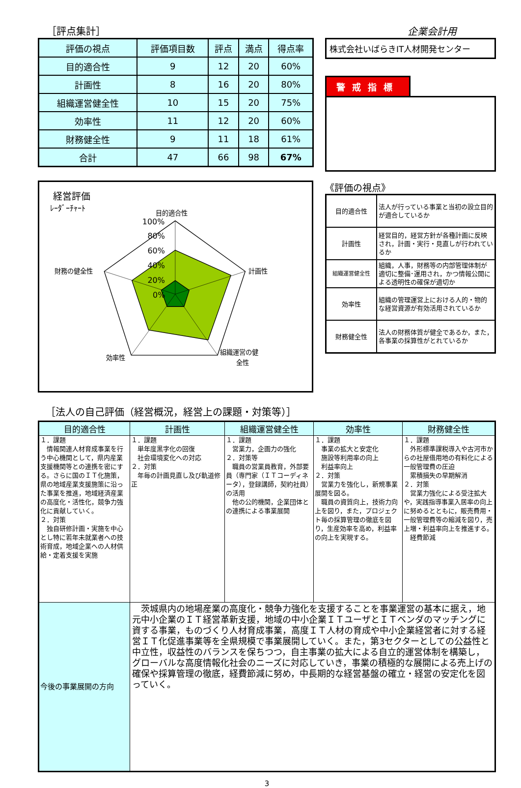［評点集計］ 企業会計用
| 評価の視点 | 評価項目数 | 評点 | 満点 | 得点率 |
| --- | --- | --- | --- | --- |
| 目的適合性 | 9 | 12 | 20 | 60% |
| 計画性 | 8 | 16 | 20 | 80% |
| 組織運営健全性 | 10 | 15 | 20 | 75% |
| 効率性 | 11 | 12 | 20 | 60% |
| 財務健全性 | 9 | 11 | 18 | 61% |
| 合計 | 47 | 66 | 98 | 67% |
株式会社いばらきIT人材開発センター
警戒指標
経営評価
ﾚｰﾀﾞｰﾁｬｰﾄ
目的適合性
計画性
組織運営の健
全性
効率性
財務の健全性
100%
80%
60%
40%
20%
0%
《評価の視点》
| 目的適合性 | 法人が行っている事業と当初の設立目的が適合しているか |
| 計画性 | 経営目的，経営方針が各種計画に反映され，計画・実行・見直しが行われているか |
| 組織運営健全性 | 組織，人事，財務等の内部管理体制が適切に整備･運用され，かつ情報公開による透明性の確保が適切か |
| 効率性 | 組織の管理運営上における人的・物的な経営資源が有効活用されているか |
| 財務健全性 | 法人の財務体質が健全であるか，また，各事業の採算性がとれているか |
［法人の自己評価（経営概況，経営上の課題・対策等）］
| 目的適合性 | 計画性 | 組織運営健全性 | 効率性 | 財務健全性 |
| --- | --- | --- | --- | --- |
| １．課題 情報関連人材育成事業を行う中心機関として，県内産業支援機関等との連携を密にする。さらに国のＩＴ化施策，県の地域産業支援施策に沿った事業を推進，地域経済産業の高度化・活性化，競争力強化に貢献していく。 ２．対策 独自研修計画・実施を中心とし特に若年未就業者への技術育成，地域企業への人材供給・定着支援を実施 | １．課題 単年度黒字化の回復 社会環境変化への対応 ２．対策 年毎の計画見直し及び軌道修正 | １．課題 営業力，企画力の強化 ２．対策等 職員の営業員教育，外部要員（専門家（ＩＴコーディネータ），登録講師，契約社員）の活用 他の公的機関，企業団体との連携による事業展開 | １．課題 事業の拡大と安定化 施設等利用率の向上 利益率向上 ２．対策 営業力を強化し，新規事業展開を図る。 職員の資質向上，技術力向上を図り，また，プロジェクト毎の採算管理の徹底を図り，生産効率を高め，利益率の向上を実現する。 | １．課題 外形標準課税導入や古河市からの社屋借用地の有料化による一般管理費の圧迫 累積損失の早期解消 ２．対策 営業力強化による受注拡大や，実践指導事業入居率の向上に努めるとともに，販売費用・一般管理費等の縮減を図り，売上増・利益率向上を推進する。 経費節減 |
| 今後の事業展開の方向 | 茨城県内の地場産業の高度化・競争力強化を支援することを事業運営の基本に据え，地元中小企業のＩＴ経営革新支援，地域の中小企業ＩＴユーザとＩＴベンダのマッチングに資する事業，ものづくり人材育成事業，高度ＩＴ人材の育成や中小企業経営者に対する経営ＩＴ化促進事業等を全県規模で事業展開していく。また，第3セクターとしての公益性と中立性，収益性のバランスを保ちつつ，自主事業の拡大による自立的運営体制を構築し，グローバルな高度情報化社会のニーズに対応していき，事業の積極的な展開による売上げの確保や採算管理の徹底，経費節減に努め，中長期的な経営基盤の確立・経営の安定化を図っていく。 | | | |
3